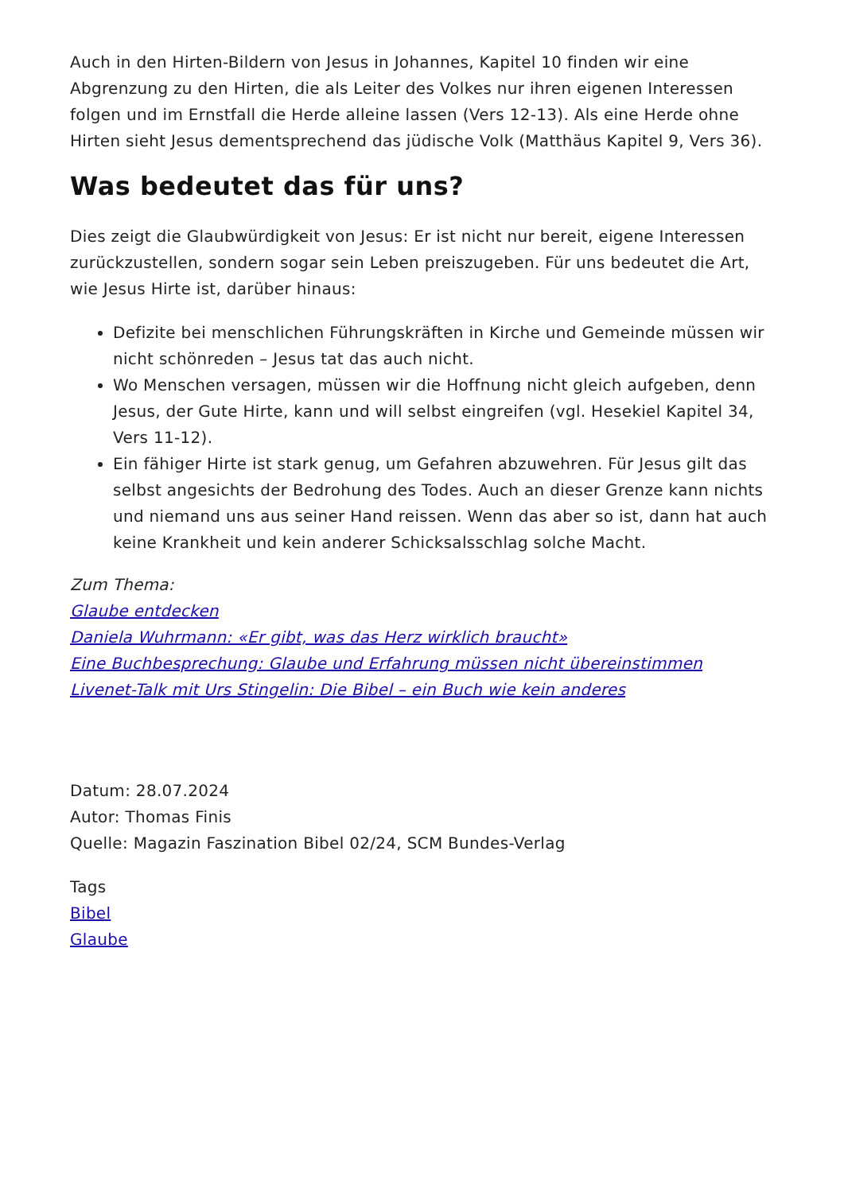Auch in den Hirten-Bildern von Jesus in Johannes, Kapitel 10 finden wir eine Abgrenzung zu den Hirten, die als Leiter des Volkes nur ihren eigenen Interessen folgen und im Ernstfall die Herde alleine lassen (Vers 12-13). Als eine Herde ohne Hirten sieht Jesus dementsprechend das jüdische Volk (Matthäus Kapitel 9, Vers 36).
Was bedeutet das für uns?
Dies zeigt die Glaubwürdigkeit von Jesus: Er ist nicht nur bereit, eigene Interessen zurückzustellen, sondern sogar sein Leben preiszugeben. Für uns bedeutet die Art, wie Jesus Hirte ist, darüber hinaus:
Defizite bei menschlichen Führungskräften in Kirche und Gemeinde müssen wir nicht schönreden – Jesus tat das auch nicht.
Wo Menschen versagen, müssen wir die Hoffnung nicht gleich aufgeben, denn Jesus, der Gute Hirte, kann und will selbst eingreifen (vgl. Hesekiel Kapitel 34, Vers 11-12).
Ein fähiger Hirte ist stark genug, um Gefahren abzuwehren. Für Jesus gilt das selbst angesichts der Bedrohung des Todes. Auch an dieser Grenze kann nichts und niemand uns aus seiner Hand reissen. Wenn das aber so ist, dann hat auch keine Krankheit und kein anderer Schicksalsschlag solche Macht.
Zum Thema:
Glaube entdecken
Daniela Wuhrmann: «Er gibt, was das Herz wirklich braucht»
Eine Buchbesprechung: Glaube und Erfahrung müssen nicht übereinstimmen
Livenet-Talk mit Urs Stingelin: Die Bibel – ein Buch wie kein anderes
Datum: 28.07.2024
Autor: Thomas Finis
Quelle: Magazin Faszination Bibel 02/24, SCM Bundes-Verlag
Tags
Bibel
Glaube